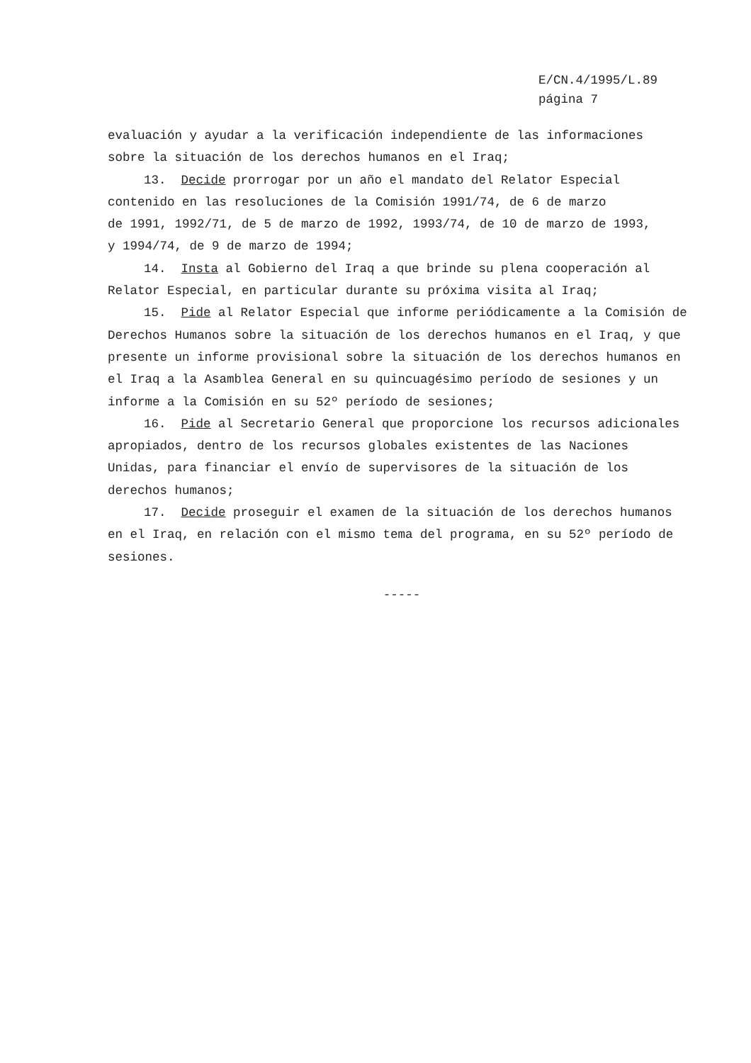E/CN.4/1995/L.89
página 7
evaluación y ayudar a la verificación independiente de las informaciones
sobre la situación de los derechos humanos en el Iraq;
13. Decide prorrogar por un año el mandato del Relator Especial
contenido en las resoluciones de la Comisión 1991/74, de 6 de marzo
de 1991, 1992/71, de 5 de marzo de 1992, 1993/74, de 10 de marzo de 1993,
y 1994/74, de 9 de marzo de 1994;
14. Insta al Gobierno del Iraq a que brinde su plena cooperación al
Relator Especial, en particular durante su próxima visita al Iraq;
15. Pide al Relator Especial que informe periódicamente a la Comisión de
Derechos Humanos sobre la situación de los derechos humanos en el Iraq, y que
presente un informe provisional sobre la situación de los derechos humanos en
el Iraq a la Asamblea General en su quincuagésimo período de sesiones y un
informe a la Comisión en su 52º período de sesiones;
16. Pide al Secretario General que proporcione los recursos adicionales
apropiados, dentro de los recursos globales existentes de las Naciones
Unidas, para financiar el envío de supervisores de la situación de los
derechos humanos;
17. Decide proseguir el examen de la situación de los derechos humanos
en el Iraq, en relación con el mismo tema del programa, en su 52º período de
sesiones.
-----